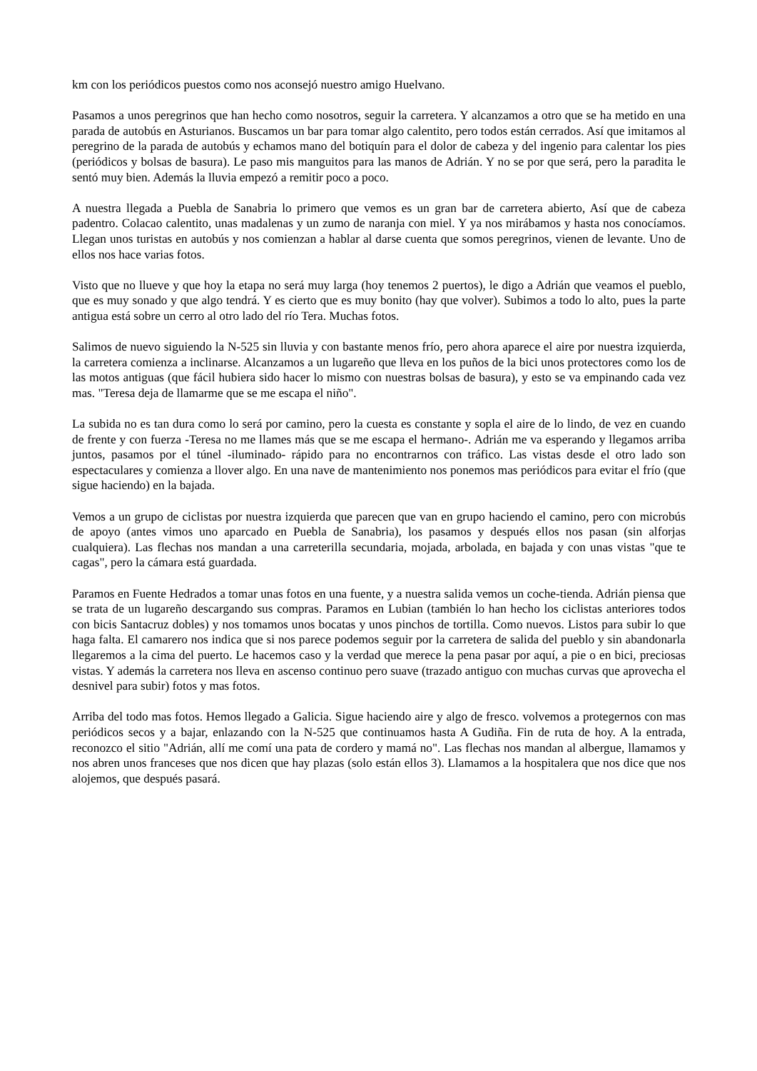km con los periódicos puestos como nos aconsejó nuestro amigo Huelvano.
Pasamos a unos peregrinos que han hecho como nosotros, seguir la carretera. Y alcanzamos a otro que se ha metido en una parada de autobús en Asturianos. Buscamos un bar para tomar algo calentito, pero todos están cerrados. Así que imitamos al peregrino de la parada de autobús y echamos mano del botiquín para el dolor de cabeza y del ingenio para calentar los pies (periódicos y bolsas de basura). Le paso mis manguitos para las manos de Adrián. Y no se por que será, pero la paradita le sentó muy bien. Además la lluvia empezó a remitir poco a poco.
A nuestra llegada a Puebla de Sanabria lo primero que vemos es un gran bar de carretera abierto, Así que de cabeza padentro. Colacao calentito, unas madalenas y un zumo de naranja con miel. Y ya nos mirábamos y hasta nos conocíamos. Llegan unos turistas en autobús y nos comienzan a hablar al darse cuenta que somos peregrinos, vienen de levante. Uno de ellos nos hace varias fotos.
Visto que no llueve y que hoy la etapa no será muy larga (hoy tenemos 2 puertos), le digo a Adrián que veamos el pueblo, que es muy sonado y que algo tendrá. Y es cierto que es muy bonito (hay que volver). Subimos a todo lo alto, pues la parte antigua está sobre un cerro al otro lado del río Tera. Muchas fotos.
Salimos de nuevo siguiendo la N-525 sin lluvia y con bastante menos frío, pero ahora aparece el aire por nuestra izquierda, la carretera comienza a inclinarse. Alcanzamos a un lugareño que lleva en los puños de la bici unos protectores como los de las motos antiguas (que fácil hubiera sido hacer lo mismo con nuestras bolsas de basura), y esto se va empinando cada vez mas. "Teresa deja de llamarme que se me escapa el niño".
La subida no es tan dura como lo será por camino, pero la cuesta es constante y sopla el aire de lo lindo, de vez en cuando de frente y con fuerza -Teresa no me llames más que se me escapa el hermano-. Adrián me va esperando y llegamos arriba juntos, pasamos por el túnel -iluminado- rápido para no encontrarnos con tráfico. Las vistas desde el otro lado son espectaculares y comienza a llover algo. En una nave de mantenimiento nos ponemos mas periódicos para evitar el frío (que sigue haciendo) en la bajada.
Vemos a un grupo de ciclistas por nuestra izquierda que parecen que van en grupo haciendo el camino, pero con microbús de apoyo (antes vimos uno aparcado en Puebla de Sanabria), los pasamos y después ellos nos pasan (sin alforjas cualquiera). Las flechas nos mandan a una carreterilla secundaria, mojada, arbolada, en bajada y con unas vistas "que te cagas", pero la cámara está guardada.
Paramos en Fuente Hedrados a tomar unas fotos en una fuente, y a nuestra salida vemos un coche-tienda. Adrián piensa que se trata de un lugareño descargando sus compras. Paramos en Lubian (también lo han hecho los ciclistas anteriores todos con bicis Santacruz dobles) y nos tomamos unos bocatas y unos pinchos de tortilla. Como nuevos. Listos para subir lo que haga falta. El camarero nos indica que si nos parece podemos seguir por la carretera de salida del pueblo y sin abandonarla llegaremos a la cima del puerto. Le hacemos caso y la verdad que merece la pena pasar por aquí, a pie o en bici, preciosas vistas. Y además la carretera nos lleva en ascenso continuo pero suave (trazado antiguo con muchas curvas que aprovecha el desnivel para subir) fotos y mas fotos.
Arriba del todo mas fotos. Hemos llegado a Galicia. Sigue haciendo aire y algo de fresco. volvemos a protegernos con mas periódicos secos y a bajar, enlazando con la N-525 que continuamos hasta A Gudiña. Fin de ruta de hoy. A la entrada, reconozco el sitio "Adrián, allí me comí una pata de cordero y mamá no". Las flechas nos mandan al albergue, llamamos y nos abren unos franceses que nos dicen que hay plazas (solo están ellos 3). Llamamos a la hospitalera que nos dice que nos alojemos, que después pasará.